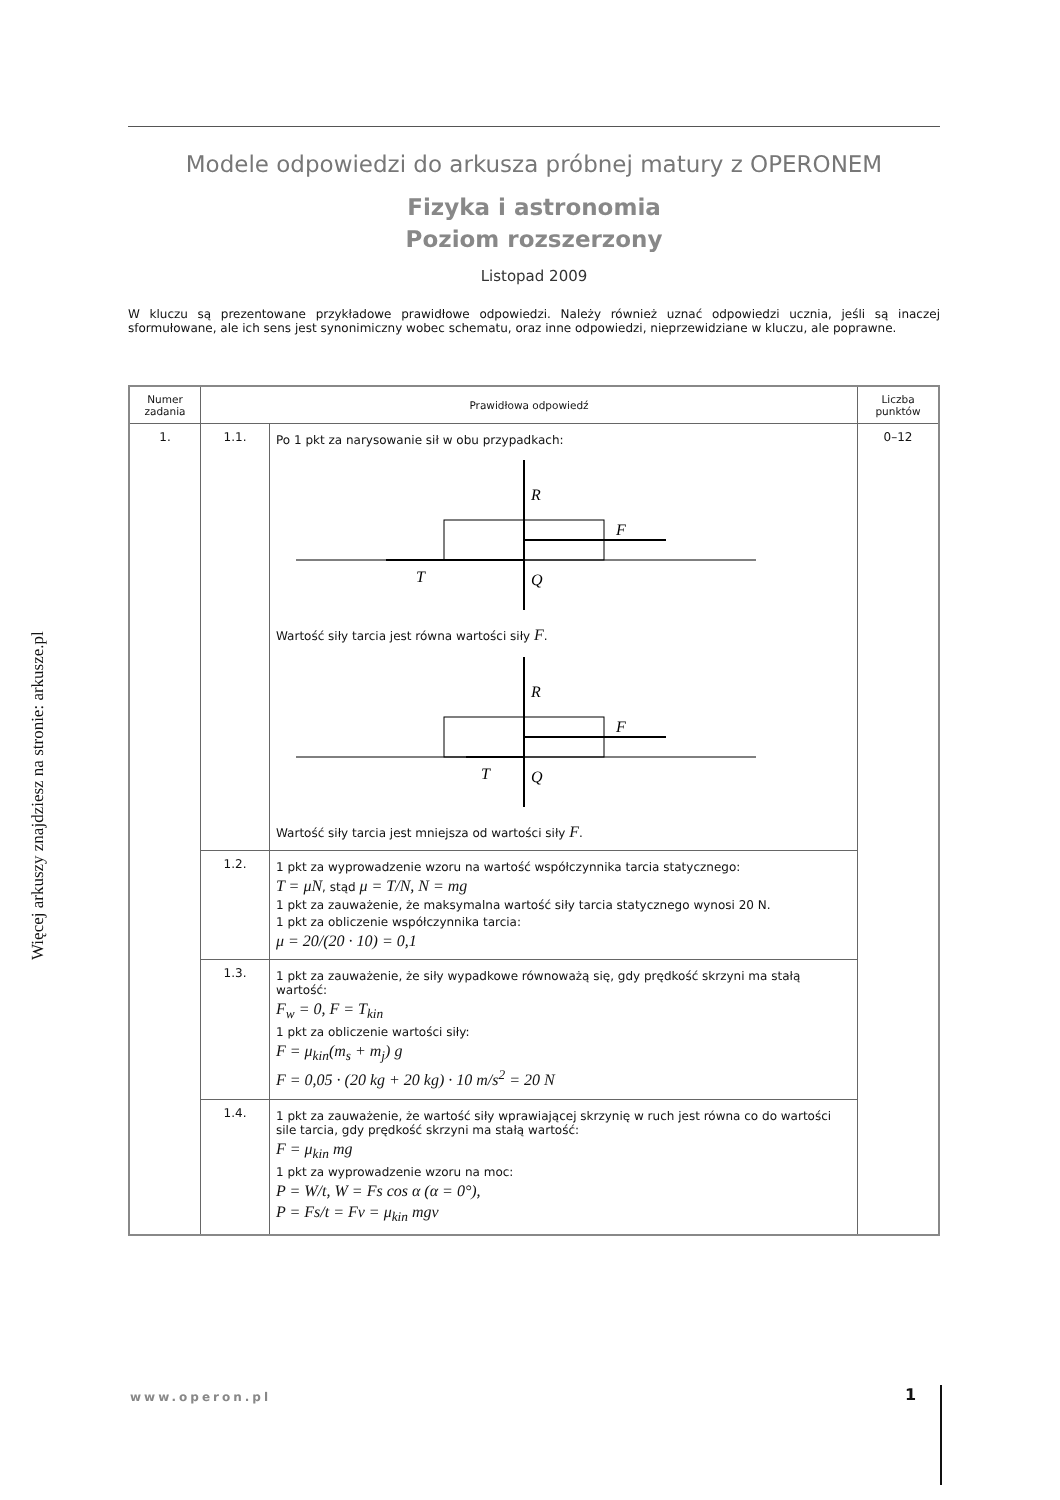Więcej arkuszy znajdziesz na stronie: arkusze.pl
Modele odpowiedzi do arkusza próbnej matury z OPERONEM
Fizyka i astronomia
Poziom rozszerzony
Listopad 2009
W kluczu są prezentowane przykładowe prawidłowe odpowiedzi. Należy również uznać odpowiedzi ucznia, jeśli są inaczej sformułowane, ale ich sens jest synonimiczny wobec schematu, oraz inne odpowiedzi, nieprzewidziane w kluczu, ale poprawne.
| Numer zadania | Prawidłowa odpowiedź | | Liczba punktów |
| --- | --- | --- | --- |
| 1. | 1.1. | Po 1 pkt za narysowanie sił w obu przypadkach: R F T Q Wartość siły tarcia jest równa wartości siły F . R F T Q Wartość siły tarcia jest mniejsza od wartości siły F . | 0–12 |
| | 1.2. | 1 pkt za wyprowadzenie wzoru na wartość współczynnika tarcia statycznego: T = μN , stąd μ = T/N, N = mg 1 pkt za zauważenie, że maksymalna wartość siły tarcia statycznego wynosi 20 N. 1 pkt za obliczenie współczynnika tarcia: μ = 20/(20 · 10) = 0,1 | |
| | 1.3. | 1 pkt za zauważenie, że siły wypadkowe równoważą się, gdy prędkość skrzyni ma stałą wartość: F<sub>w</sub> = 0, F = T<sub>kin</sub> 1 pkt za obliczenie wartości siły: F = μ<sub>kin</sub>(m<sub>s</sub> + m<sub>j</sub>) g F = 0,05 · (20 kg + 20 kg) · 10 m/s<sup>2</sup> = 20 N | |
| | 1.4. | 1 pkt za zauważenie, że wartość siły wprawiającej skrzynię w ruch jest równa co do wartości sile tarcia, gdy prędkość skrzyni ma stałą wartość: F = μ<sub>kin</sub> mg 1 pkt za wyprowadzenie wzoru na moc: P = W/t, W = Fs cos α (α = 0°), P = Fs/t = Fv = μ<sub>kin</sub> mgv | |
www.operon.pl 1